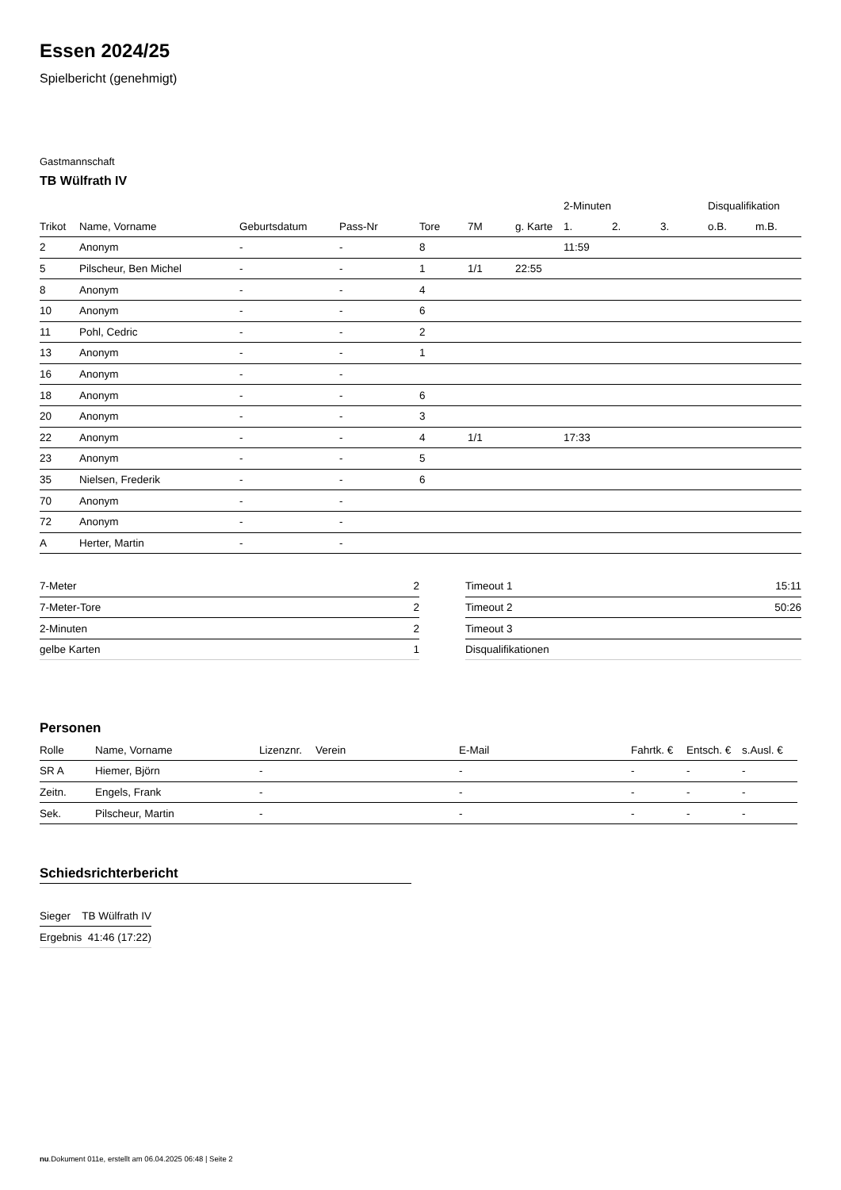Essen 2024/25
Spielbericht (genehmigt)
Gastmannschaft
TB Wülfrath IV
| | | | | | | | 2-Minuten | | | Disqualifikation | |
| --- | --- | --- | --- | --- | --- | --- | --- | --- | --- | --- | --- |
| Trikot | Name, Vorname | Geburtsdatum | Pass-Nr | Tore | 7M | g. Karte | 1. | 2. | 3. | o.B. | m.B. |
| 2 | Anonym | - | - | 8 | | | 11:59 | | | | |
| 5 | Pilscheur, Ben Michel | - | - | 1 | 1/1 | 22:55 | | | | | |
| 8 | Anonym | - | - | 4 | | | | | | | |
| 10 | Anonym | - | - | 6 | | | | | | | |
| 11 | Pohl, Cedric | - | - | 2 | | | | | | | |
| 13 | Anonym | - | - | 1 | | | | | | | |
| 16 | Anonym | - | - | | | | | | | | |
| 18 | Anonym | - | - | 6 | | | | | | | |
| 20 | Anonym | - | - | 3 | | | | | | | |
| 22 | Anonym | - | - | 4 | 1/1 | | 17:33 | | | | |
| 23 | Anonym | - | - | 5 | | | | | | | |
| 35 | Nielsen, Frederik | - | - | 6 | | | | | | | |
| 70 | Anonym | - | - | | | | | | | | |
| 72 | Anonym | - | - | | | | | | | | |
| A | Herter, Martin | - | - | | | | | | | | |
| 7-Meter | 2 |
| 7-Meter-Tore | 2 |
| 2-Minuten | 2 |
| gelbe Karten | 1 |
| Timeout 1 | 15:11 |
| Timeout 2 | 50:26 |
| Timeout 3 | |
| Disqualifikationen | |
Personen
| Rolle | Name, Vorname | Lizenznr. | Verein | E-Mail | Fahrtk. € | Entsch. € | s.Ausl. € |
| --- | --- | --- | --- | --- | --- | --- | --- |
| SR A | Hiemer, Björn | - | | - | - | - | - |
| Zeitn. | Engels, Frank | - | | - | - | - | - |
| Sek. | Pilscheur, Martin | - | | - | - | - | - |
Schiedsrichterbericht
| Sieger | TB Wülfrath IV |
| Ergebnis | 41:46 (17:22) |
nu.Dokument 011e, erstellt am 06.04.2025 06:48 | Seite 2